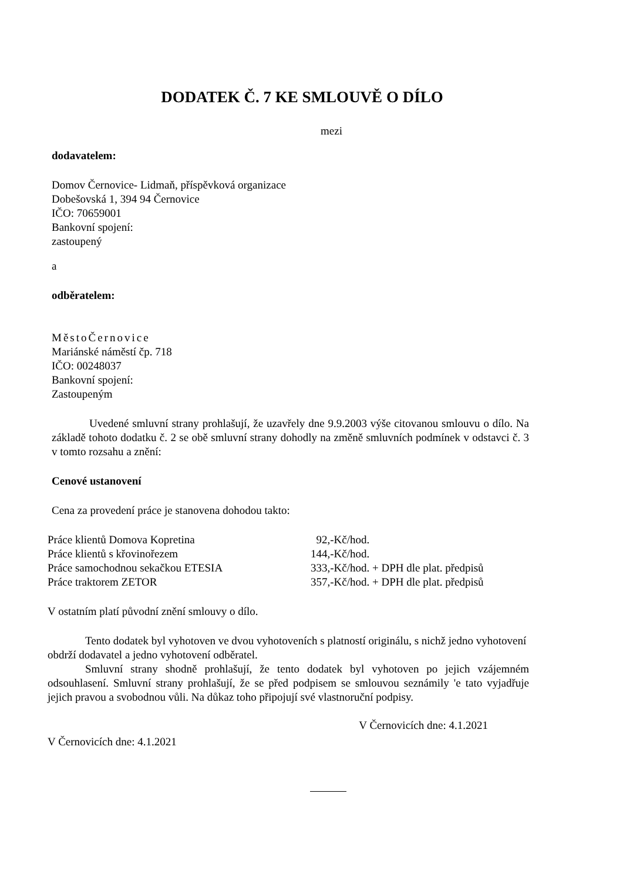DODATEK Č. 7 KE SMLOUVĚ O DÍLO
mezi
dodavatelem:
Domov Černovice- Lidmaň, příspěvková organizace
Dobešovská 1, 394 94 Černovice
IČO: 70659001
Bankovní spojení:
zastoupený
a
odběratelem:
MěstoČernovice
Mariánské náměstí čp. 718
IČO: 00248037
Bankovní spojení:
Zastoupeným
Uvedené smluvní strany prohlašují, že uzavřely dne 9.9.2003 výše citovanou smlouvu o dílo. Na základě tohoto dodatku č. 2 se obě smluvní strany dohodly na změně smluvních podmínek v odstavci č. 3 v tomto rozsahu a znění:
Cenové ustanovení
Cena za provedení práce je stanovena dohodou takto:
| Práce klientů Domova Kopretina | 92,-Kč/hod. |
| Práce klientů s křovinořezem | 144,-Kč/hod. |
| Práce samochodnou sekačkou ETESIA | 333,-Kč/hod. + DPH dle plat. předpisů |
| Práce traktorem ZETOR | 357,-Kč/hod. + DPH dle plat. předpisů |
V ostatním platí původní znění smlouvy o dílo.
Tento dodatek byl vyhotoven ve dvou vyhotoveních s platností originálu, s nichž jedno vyhotovení obdrží dodavatel a jedno vyhotovení odběratel.
Smluvní strany shodně prohlašují, že tento dodatek byl vyhotoven po jejich vzájemném odsouhlasení. Smluvní strany prohlašují, že se před podpisem se smlouvou seznámily 'e tato vyjadřuje jejich pravou a svobodnou vůli. Na důkaz toho připojují své vlastnoruční podpisy.
V Černovicích dne: 4.1.2021
V Černovicích dne: 4.1.2021